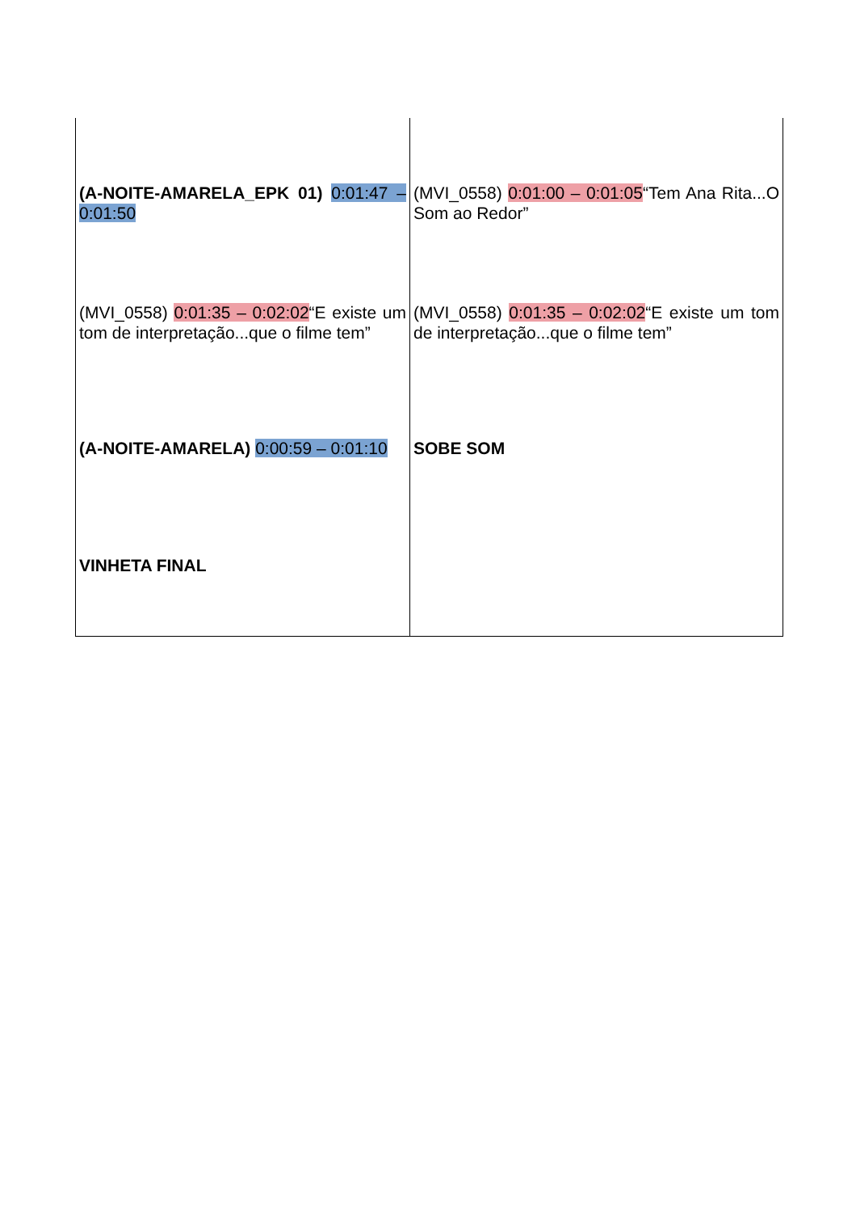| (A-NOITE-AMARELA_EPK 01) 0:01:47 – 0:01:50 | (MVI_0558) 0:01:00 – 0:01:05 “Tem Ana Rita...O Som ao Redor” |
| (MVI_0558) 0:01:35 – 0:02:02 “E existe um tom de interpretação...que o filme tem” | (MVI_0558) 0:01:35 – 0:02:02 “E existe um tom de interpretação...que o filme tem” |
| (A-NOITE-AMARELA) 0:00:59 – 0:01:10 | SOBE SOM |
| VINHETA FINAL | |